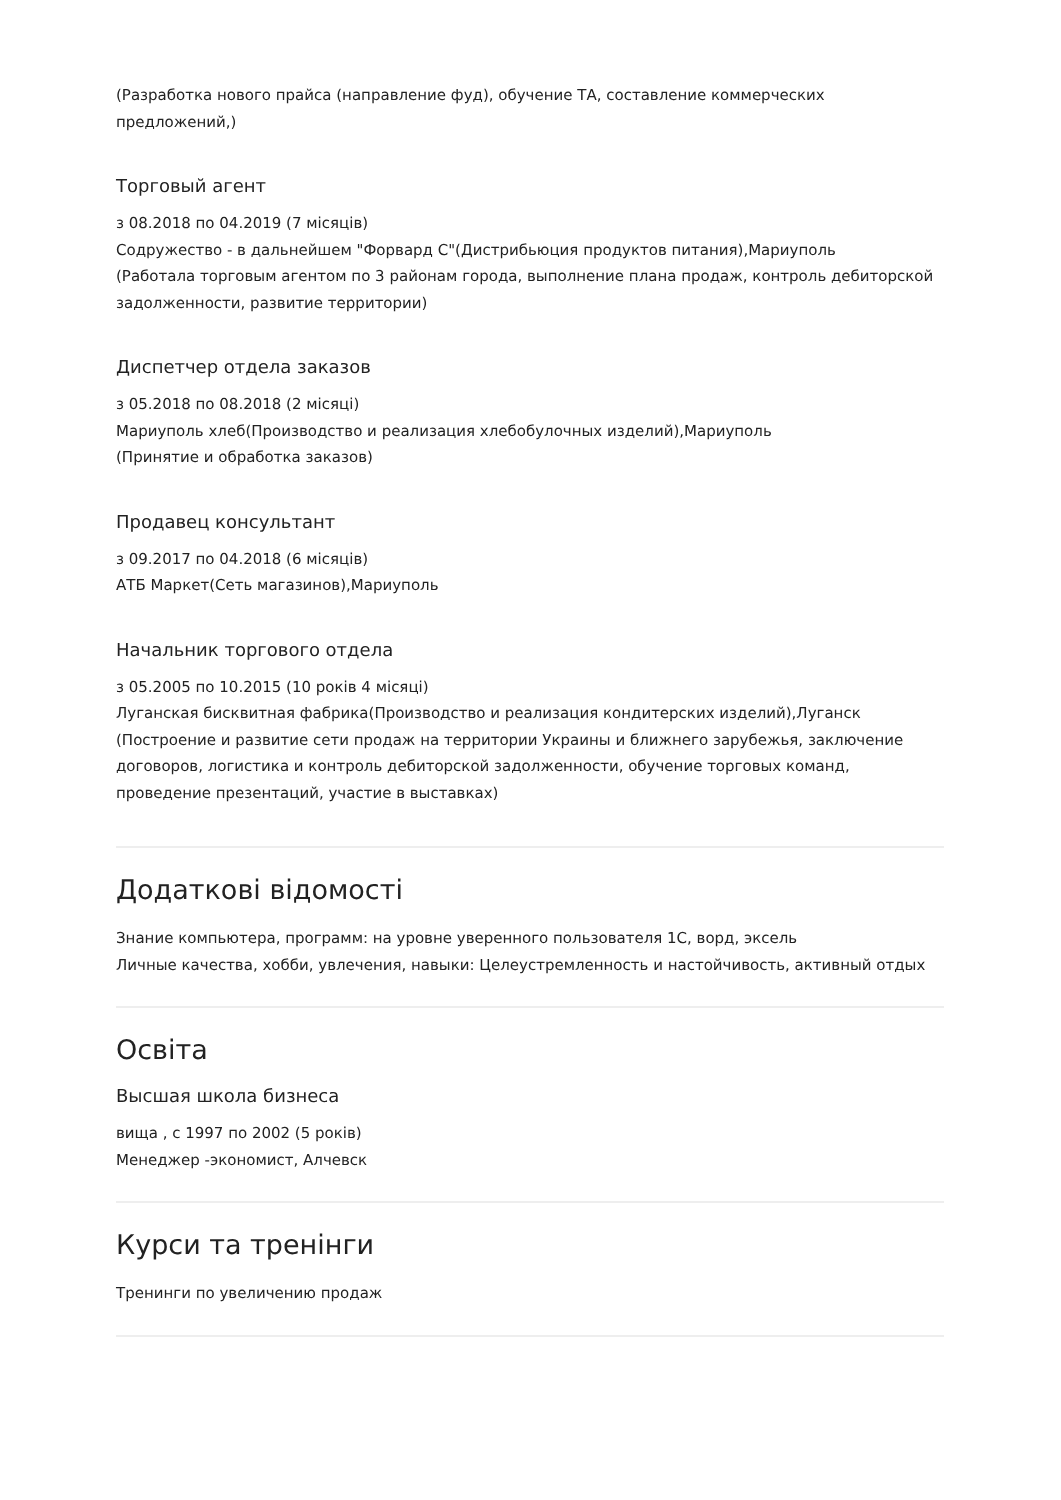(Разработка нового прайса (направление фуд), обучение ТА, составление коммерческих предложений,)
Торговый агент
з 08.2018 по 04.2019 (7 місяців)
Содружество - в дальнейшем "Форвард С"(Дистрибьюция продуктов питания),Мариуполь
(Работала торговым агентом по 3 районам города, выполнение плана продаж, контроль дебиторской задолженности, развитие территории)
Диспетчер отдела заказов
з 05.2018 по 08.2018 (2 місяці)
Мариуполь хлеб(Производство и реализация хлебобулочных изделий),Мариуполь
(Принятие и обработка заказов)
Продавец консультант
з 09.2017 по 04.2018 (6 місяців)
АТБ Маркет(Сеть магазинов),Мариуполь
Начальник торгового отдела
з 05.2005 по 10.2015 (10 років 4 місяці)
Луганская бисквитная фабрика(Производство и реализация кондитерских изделий),Луганск
(Построение и развитие сети продаж на территории Украины и ближнего зарубежья, заключение договоров, логистика и контроль дебиторской задолженности, обучение торговых команд, проведение презентаций, участие в выставках)
Додаткові відомості
Знание компьютера, программ: на уровне уверенного пользователя 1С, ворд, эксель
Личные качества, хобби, увлечения, навыки: Целеустремленность и настойчивость, активный отдых
Освіта
Высшая школа бизнеса
вища , с 1997 по 2002 (5 років)
Менеджер -экономист, Алчевск
Курси та тренінги
Тренинги по увеличению продаж